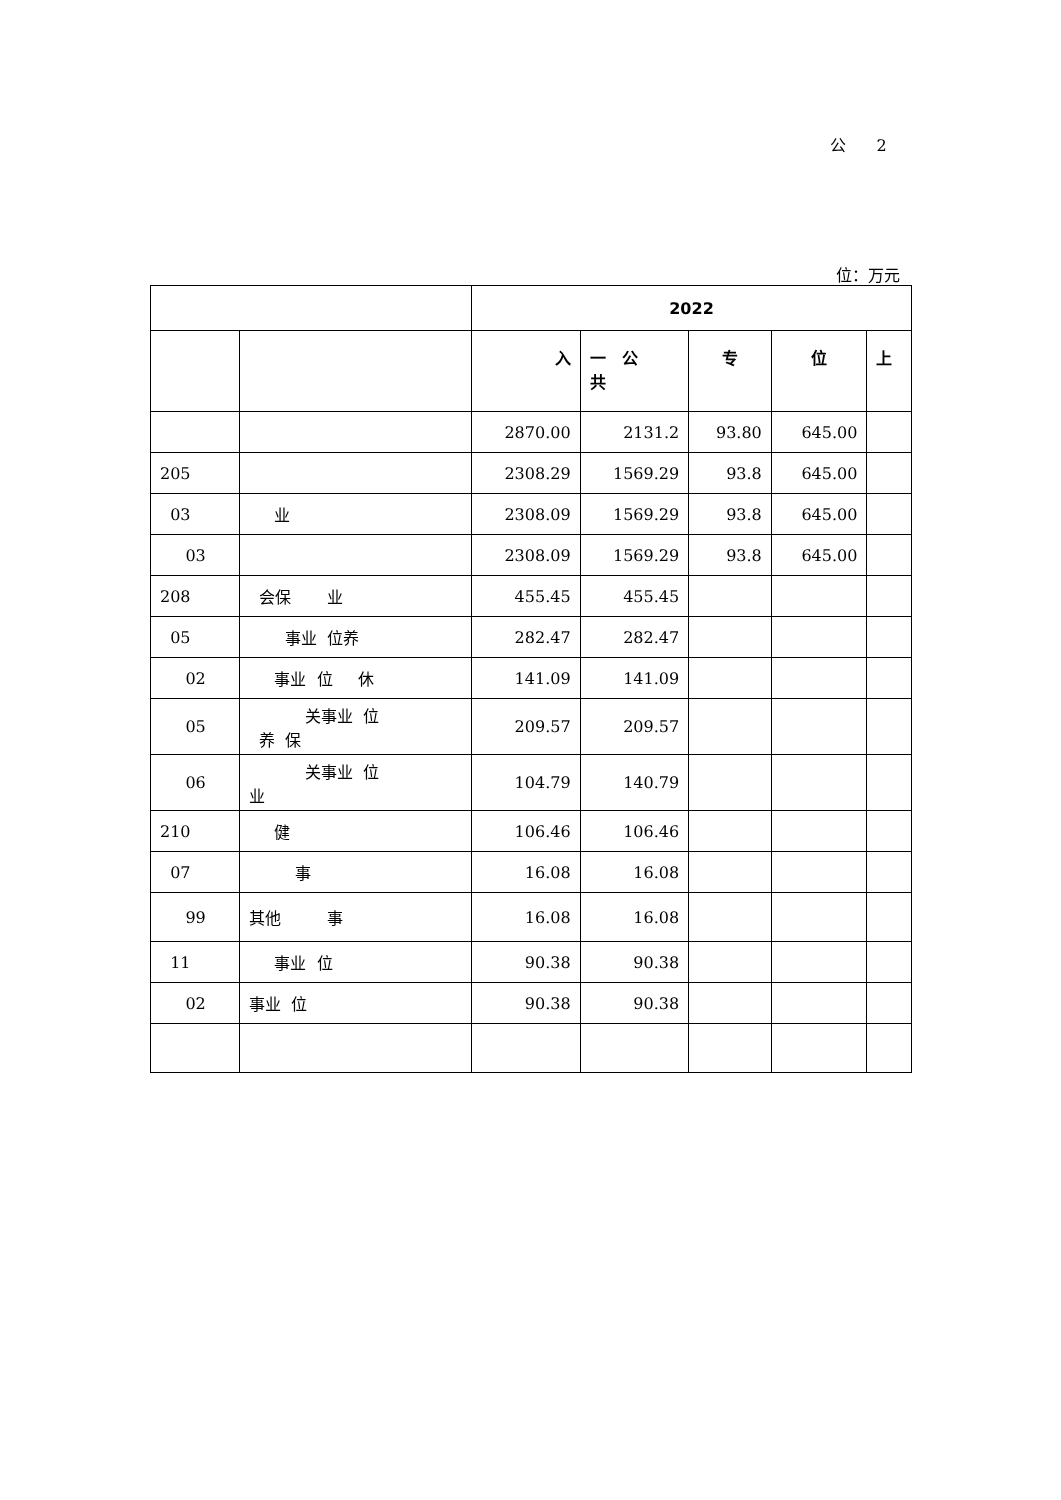公 2
位：万元
| | | 2022 | | | | |
| --- | --- | --- | --- | --- | --- | --- |
| | | 入 | 一 公 共 | 专 | 位 | 上 |
| | | 2870.00 | 2131.2 | 93.80 | 645.00 | |
| 205 | | 2308.29 | 1569.29 | 93.8 | 645.00 | |
| 03 | 业 | 2308.09 | 1569.29 | 93.8 | 645.00 | |
| 03 | | 2308.09 | 1569.29 | 93.8 | 645.00 | |
| 208 | 会保 业 | 455.45 | 455.45 | | | |
| 05 | 事业 位养 | 282.47 | 282.47 | | | |
| 02 | 事业 位 休 | 141.09 | 141.09 | | | |
| 05 | 关事业 位 养 保 | 209.57 | 209.57 | | | |
| 06 | 关事业 位 业 | 104.79 | 140.79 | | | |
| 210 | 健 | 106.46 | 106.46 | | | |
| 07 | 事 | 16.08 | 16.08 | | | |
| 99 | 其他 事 | 16.08 | 16.08 | | | |
| 11 | 事业 位 | 90.38 | 90.38 | | | |
| 02 | 事业 位 | 90.38 | 90.38 | | | |